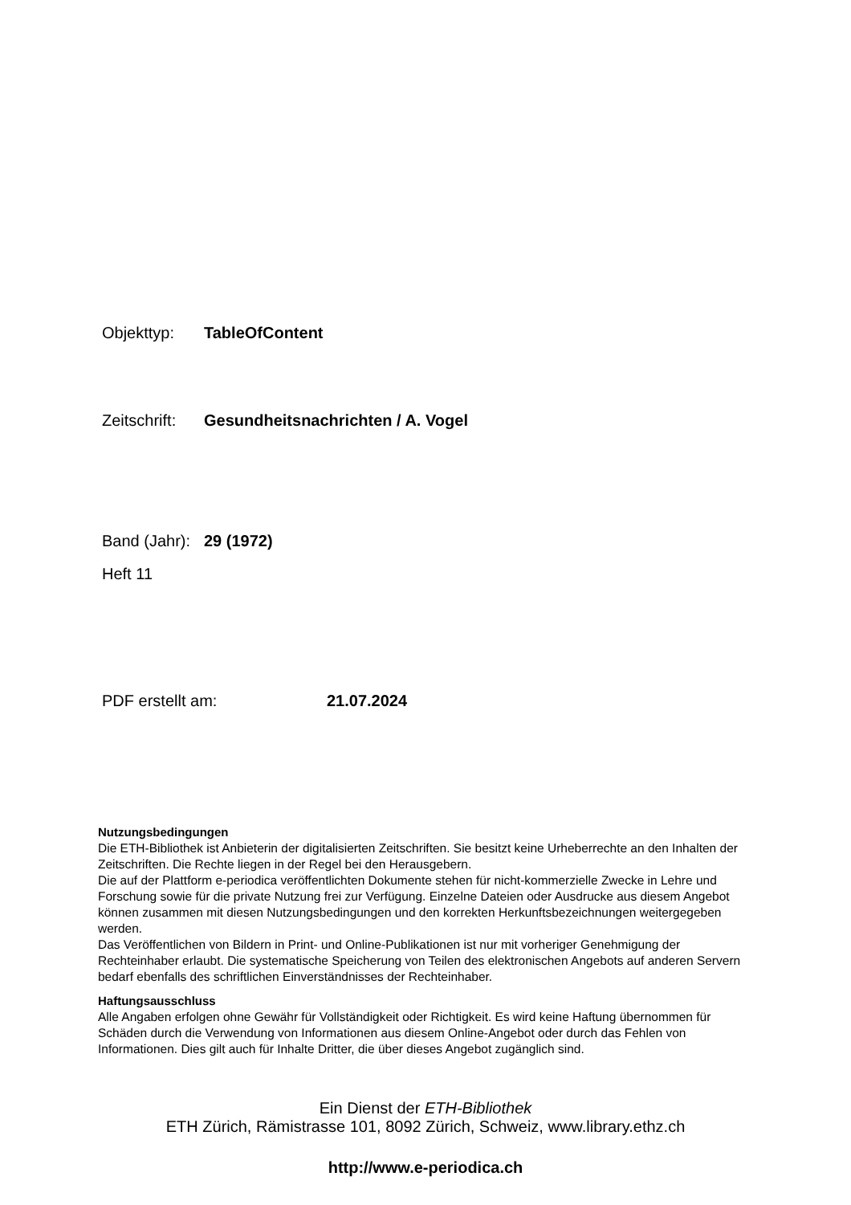Objekttyp: TableOfContent
Zeitschrift: Gesundheitsnachrichten / A. Vogel
Band (Jahr): 29 (1972)
Heft 11
PDF erstellt am: 21.07.2024
Nutzungsbedingungen
Die ETH-Bibliothek ist Anbieterin der digitalisierten Zeitschriften. Sie besitzt keine Urheberrechte an den Inhalten der Zeitschriften. Die Rechte liegen in der Regel bei den Herausgebern.
Die auf der Plattform e-periodica veröffentlichten Dokumente stehen für nicht-kommerzielle Zwecke in Lehre und Forschung sowie für die private Nutzung frei zur Verfügung. Einzelne Dateien oder Ausdrucke aus diesem Angebot können zusammen mit diesen Nutzungsbedingungen und den korrekten Herkunftsbezeichnungen weitergegeben werden.
Das Veröffentlichen von Bildern in Print- und Online-Publikationen ist nur mit vorheriger Genehmigung der Rechteinhaber erlaubt. Die systematische Speicherung von Teilen des elektronischen Angebots auf anderen Servern bedarf ebenfalls des schriftlichen Einverständnisses der Rechteinhaber.
Haftungsausschluss
Alle Angaben erfolgen ohne Gewähr für Vollständigkeit oder Richtigkeit. Es wird keine Haftung übernommen für Schäden durch die Verwendung von Informationen aus diesem Online-Angebot oder durch das Fehlen von Informationen. Dies gilt auch für Inhalte Dritter, die über dieses Angebot zugänglich sind.
Ein Dienst der ETH-Bibliothek
ETH Zürich, Rämistrasse 101, 8092 Zürich, Schweiz, www.library.ethz.ch
http://www.e-periodica.ch